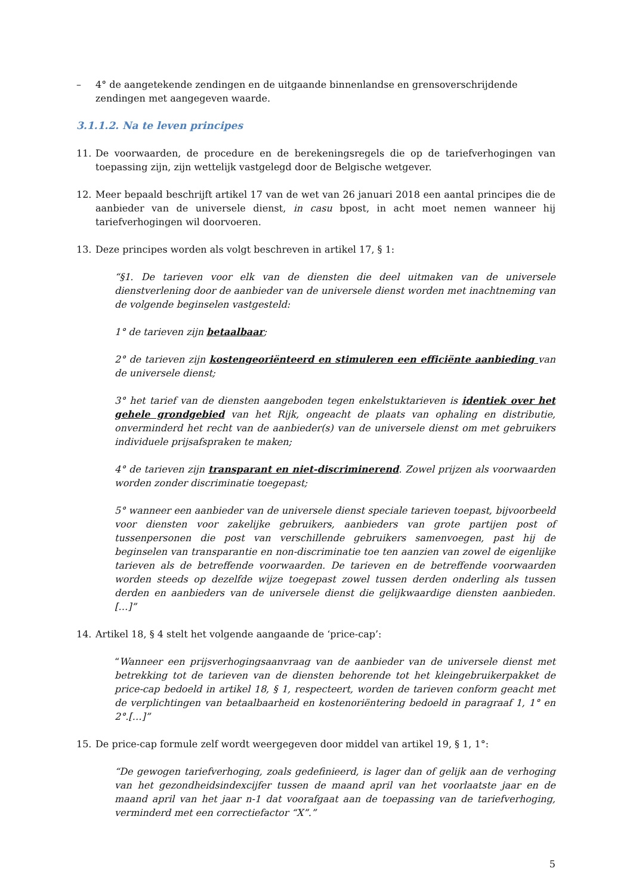– 4° de aangetekende zendingen en de uitgaande binnenlandse en grensoverschrijdende zendingen met aangegeven waarde.
3.1.1.2. Na te leven principes
11. De voorwaarden, de procedure en de berekeningsregels die op de tariefverhogingen van toepassing zijn, zijn wettelijk vastgelegd door de Belgische wetgever.
12. Meer bepaald beschrijft artikel 17 van de wet van 26 januari 2018 een aantal principes die de aanbieder van de universele dienst, in casu bpost, in acht moet nemen wanneer hij tariefverhogingen wil doorvoeren.
13. Deze principes worden als volgt beschreven in artikel 17, § 1:
“§1. De tarieven voor elk van de diensten die deel uitmaken van de universele dienstverlening door de aanbieder van de universele dienst worden met inachtneming van de volgende beginselen vastgesteld:
1° de tarieven zijn betaalbaar;
2° de tarieven zijn kostengeoriënteerd en stimuleren een efficiënte aanbieding van de universele dienst;
3° het tarief van de diensten aangeboden tegen enkelstuktarieven is identiek over het gehele grondgebied van het Rijk, ongeacht de plaats van ophaling en distributie, onverminderd het recht van de aanbieder(s) van de universele dienst om met gebruikers individuele prijsafspraken te maken;
4° de tarieven zijn transparant en niet-discriminerend. Zowel prijzen als voorwaarden worden zonder discriminatie toegepast;
5° wanneer een aanbieder van de universele dienst speciale tarieven toepast, bijvoorbeeld voor diensten voor zakelijke gebruikers, aanbieders van grote partijen post of tussenpersonen die post van verschillende gebruikers samenvoegen, past hij de beginselen van transparantie en non-discriminatie toe ten aanzien van zowel de eigenlijke tarieven als de betreffende voorwaarden. De tarieven en de betreffende voorwaarden worden steeds op dezelfde wijze toegepast zowel tussen derden onderling als tussen derden en aanbieders van de universele dienst die gelijkwaardige diensten aanbieden. […]”
14. Artikel 18, § 4 stelt het volgende aangaande de ‘price-cap’:
“Wanneer een prijsverhogingsaanvraag van de aanbieder van de universele dienst met betrekking tot de tarieven van de diensten behorende tot het kleingebruikerpakket de price-cap bedoeld in artikel 18, § 1, respecteert, worden de tarieven conform geacht met de verplichtingen van betaalbaarheid en kostenoriëntering bedoeld in paragraaf 1, 1° en 2°.[…]”
15. De price-cap formule zelf wordt weergegeven door middel van artikel 19, § 1, 1°:
“De gewogen tariefverhoging, zoals gedefinieerd, is lager dan of gelijk aan de verhoging van het gezondheidsindexcijfer tussen de maand april van het voorlaatste jaar en de maand april van het jaar n-1 dat voorafgaat aan de toepassing van de tariefverhoging, verminderd met een correctiefactor “X”.”
5